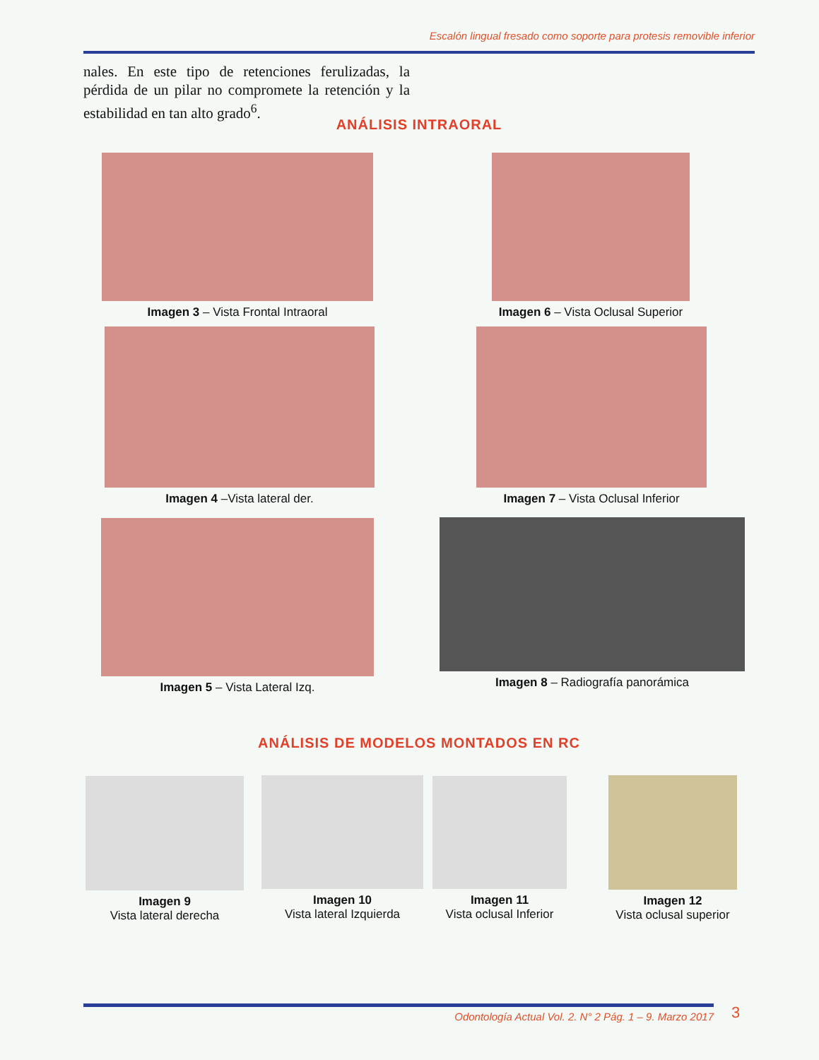Escalón lingual fresado como soporte para protesis removible inferior
nales. En este tipo de retenciones ferulizadas, la pérdida de un pilar no compromete la retención y la estabilidad en tan alto grado<sup>6</sup>.
ANÁLISIS INTRAORAL
Imagen 3 – Vista Frontal Intraoral
Imagen 6 – Vista Oclusal Superior
Imagen 4 –Vista lateral der.
Imagen 7 – Vista Oclusal Inferior
Imagen 5 – Vista Lateral Izq. Imagen 8 – Radiografía panorámica
ANÁLISIS DE MODELOS MONTADOS EN RC
Imagen 9
Vista lateral derecha
Imagen 10
Vista lateral Izquierda
Imagen 11
Vista oclusal Inferior
Imagen 12
Vista oclusal superior
Odontología Actual Vol. 2. N° 2 Pág. 1 – 9. Marzo 2017 3